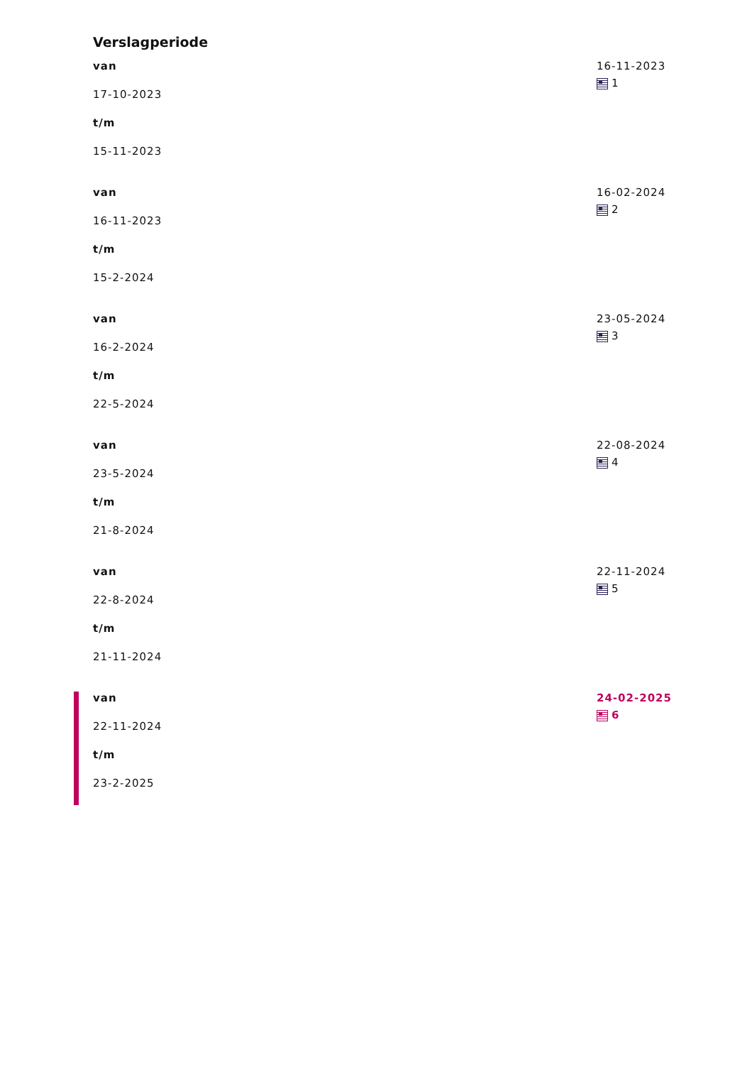Verslagperiode
van
17-10-2023
t/m
15-11-2023
16-11-2023
1
van
16-11-2023
t/m
15-2-2024
16-02-2024
2
van
16-2-2024
t/m
22-5-2024
23-05-2024
3
van
23-5-2024
t/m
21-8-2024
22-08-2024
4
van
22-8-2024
t/m
21-11-2024
22-11-2024
5
van
22-11-2024
t/m
23-2-2025
24-02-2025
6